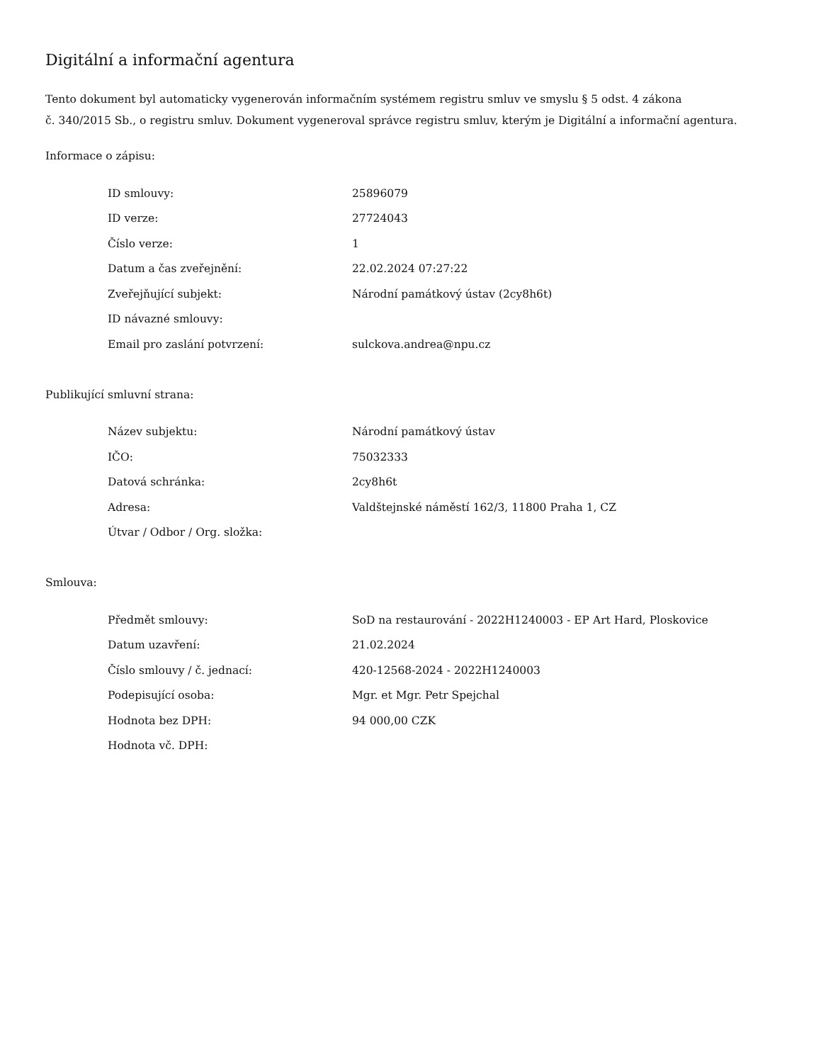Digitální a informační agentura
Tento dokument byl automaticky vygenerován informačním systémem registru smluv ve smyslu § 5 odst. 4 zákona
č. 340/2015 Sb., o registru smluv. Dokument vygeneroval správce registru smluv, kterým je Digitální a informační agentura.
Informace o zápisu:
| ID smlouvy: | 25896079 |
| ID verze: | 27724043 |
| Číslo verze: | 1 |
| Datum a čas zveřejnění: | 22.02.2024 07:27:22 |
| Zveřejňující subjekt: | Národní památkový ústav (2cy8h6t) |
| ID návazné smlouvy: | |
| Email pro zaslání potvrzení: | sulckova.andrea@npu.cz |
Publikující smluvní strana:
| Název subjektu: | Národní památkový ústav |
| IČO: | 75032333 |
| Datová schránka: | 2cy8h6t |
| Adresa: | Valdštejnské náměstí 162/3, 11800 Praha 1, CZ |
| Útvar / Odbor / Org. složka: | |
Smlouva:
| Předmět smlouvy: | SoD na restaurování - 2022H1240003 - EP Art Hard, Ploskovice |
| Datum uzavření: | 21.02.2024 |
| Číslo smlouvy / č. jednací: | 420-12568-2024 - 2022H1240003 |
| Podepisující osoba: | Mgr. et Mgr. Petr Spejchal |
| Hodnota bez DPH: | 94 000,00 CZK |
| Hodnota vč. DPH: | |